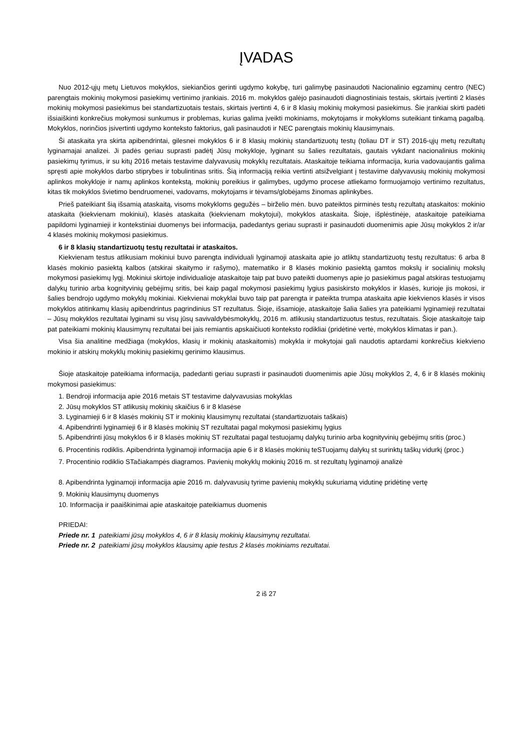ĮVADAS
Nuo 2012-ųjų metų Lietuvos mokyklos, siekiančios gerinti ugdymo kokybę, turi galimybę pasinaudoti Nacionalinio egzaminų centro (NEC) parengtais mokinių mokymosi pasiekimų vertinimo įrankiais. 2016 m. mokyklos galėjo pasinaudoti diagnostiniais testais, skirtais įvertinti 2 klasės mokinių mokymosi pasiekimus bei standartizuotais testais, skirtais įvertinti 4, 6 ir 8 klasių mokinių mokymosi pasiekimus. Šie įrankiai skirti padėti išsiaiškinti konkrečius mokymosi sunkumus ir problemas, kurias galima įveikti mokiniams, mokytojams ir mokykloms suteikiant tinkamą pagalbą. Mokyklos, norinčios įsivertinti ugdymo konteksto faktorius, gali pasinaudoti ir NEC parengtais mokinių klausimynais.
Ši ataskaita yra skirta apibendrintai, gilesnei mokyklos 6 ir 8 klasių mokinių standartizuotų testų (toliau DT ir ST) 2016-ųjų metų rezultatų lyginamajai analizei. Ji padės geriau suprasti padėtį Jūsų mokykloje, lyginant su šalies rezultatais, gautais vykdant nacionalinius mokinių pasiekimų tyrimus, ir su kitų 2016 metais testavime dalyvavusių mokyklų rezultatais. Ataskaitoje teikiama informacija, kuria vadovaujantis galima spręsti apie mokyklos darbo stiprybes ir tobulintinas sritis. Šią informaciją reikia vertinti atsižvelgiant į testavime dalyvavusių mokinių mokymosi aplinkos mokykloje ir namų aplinkos kontekstą, mokinių poreikius ir galimybes, ugdymo procese atliekamo formuojamojo vertinimo rezultatus, kitas tik mokyklos švietimo bendruomenei, vadovams, mokytojams ir tėvams/globėjams žinomas aplinkybes.
Prieš pateikiant šią išsamią ataskaitą, visoms mokykloms gegužės – birželio mėn. buvo pateiktos pirminės testų rezultatų ataskaitos: mokinio ataskaita (kiekvienam mokiniui), klasės ataskaita (kiekvienam mokytojui), mokyklos ataskaita. Šioje, išplėstinėje, ataskaitoje pateikiama papildomi lyginamieji ir kontekstiniai duomenys bei informacija, padedantys geriau suprasti ir pasinaudoti duomenimis apie Jūsų mokyklos 2 ir/ar 4 klasės mokinių mokymosi pasiekimus.
6 ir 8 klasių standartizuotų testų rezultatai ir ataskaitos.
Kiekvienam testus atlikusiam mokiniui buvo parengta individuali lyginamoji ataskaita apie jo atliktų standartizuotų testų rezultatus: 6 arba 8 klasės mokinio pasiektą kalbos (atskirai skaitymo ir rašymo), matematiko ir 8 klasės mokinio pasiektą gamtos mokslų ir socialinių mokslų mokymosi pasiekimų lygį. Mokiniui skirtoje individualioje ataskaitoje taip pat buvo pateikti duomenys apie jo pasiekimus pagal atskiras testuojamų dalykų turinio arba kognityvinių gebėjimų sritis, bei kaip pagal mokymosi pasiekimų lygius pasiskirsto mokyklos ir klasės, kurioje jis mokosi, ir šalies bendrojo ugdymo mokyklų mokiniai. Kiekvienai mokyklai buvo taip pat parengta ir pateikta trumpa ataskaita apie kiekvienos klasės ir visos mokyklos atitinkamų klasių apibendrintus pagrindinius ST rezultatus. Šioje, išsamioje, ataskaitoje šalia šalies yra pateikiami lyginamieji rezultatai – Jūsų mokyklos rezultatai lyginami su visų jūsų savivaldybėsmokyklų, 2016 m. atlikusių standartizuotus testus, rezultatais. Šioje ataskaitoje taip pat pateikiami mokinių klausimynų rezultatai bei jais remiantis apskaičiuoti konteksto rodikliai (pridėtinė vertė, mokyklos klimatas ir pan.).
Visa šia analitine medžiaga (mokyklos, klasių ir mokinių ataskaitomis) mokykla ir mokytojai gali naudotis aptardami konkrečius kiekvieno mokinio ir atskirų mokyklų mokinių pasiekimų gerinimo klausimus.
Šioje ataskaitoje pateikiama informacija, padedanti geriau suprasti ir pasinaudoti duomenimis apie Jūsų mokyklos 2, 4, 6 ir 8 klasės mokinių mokymosi pasiekimus:
1. Bendroji informacija apie 2016 metais ST testavime dalyvavusias mokyklas
2. Jūsų mokyklos ST atlikusių mokinių skaičius 6 ir 8 klasėse
3. Lyginamieji 6 ir 8 klasės mokinių ST ir mokinių klausimynų rezultatai (standartizuotais taškais)
4. Apibendrinti lyginamieji 6 ir 8 klasės mokinių ST rezultatai pagal mokymosi pasiekimų lygius
5. Apibendrinti jūsų mokyklos 6 ir 8 klasės mokinių ST rezultatai pagal testuojamų dalykų turinio arba kognityvinių gebėjimų sritis (proc.)
6. Procentinis rodiklis. Apibendrinta lyginamoji informacija apie 6 ir 8 klasės mokinių teSTuojamų dalykų st surinktų taškų vidurkį (proc.)
7. Procentinio rodiklio STačiakampės diagramos. Pavienių mokyklų mokinių 2016 m. st rezultatų lyginamoji analizė
8. Apibendrinta lyginamoji informacija apie 2016 m. dalyvavusių tyrime pavienių mokyklų sukuriamą vidutinę pridėtinę vertę
9. Mokinių klausimynų duomenys
10. Informacija ir paaiškinimai apie ataskaitoje pateikiamus duomenis
PRIEDAI:
Priede nr. 1 pateikiami jūsų mokyklos 4, 6 ir 8 klasių mokinių klausimynų rezultatai.
Priede nr. 2 pateikiami jūsų mokyklos klausimų apie testus 2 klasės mokiniams rezultatai.
2 iš 27